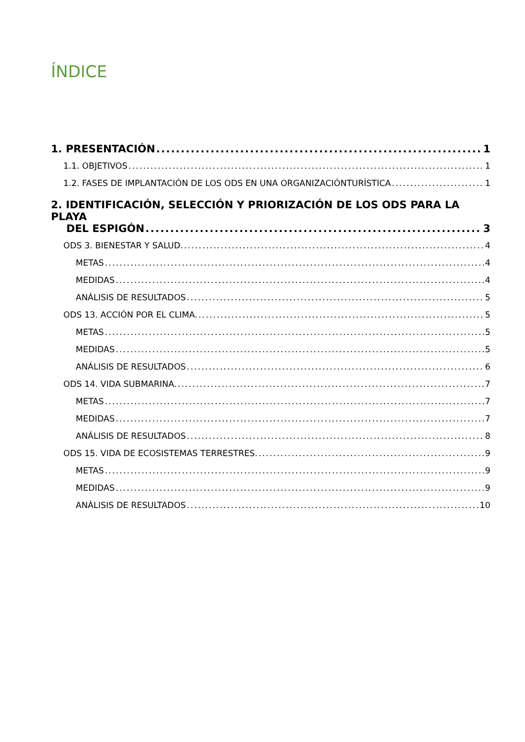ÍNDICE
1. PRESENTACIÓN 1
1.1. OBJETIVOS 1
1.2. FASES DE IMPLANTACIÓN DE LOS ODS EN UNA ORGANIZACIÓNTURÍSTICA 1
2. IDENTIFICACIÓN, SELECCIÓN Y PRIORIZACIÓN DE LOS ODS PARA LA PLAYA
DEL ESPIGÓN 3
ODS 3. BIENESTAR Y SALUD. 4
METAS 4
MEDIDAS 4
ANÁLISIS DE RESULTADOS 5
ODS 13. ACCIÓN POR EL CLIMA. 5
METAS 5
MEDIDAS 5
ANÁLISIS DE RESULTADOS 6
ODS 14. VIDA SUBMARINA. 7
METAS 7
MEDIDAS 7
ANÁLISIS DE RESULTADOS 8
ODS 15. VIDA DE ECOSISTEMAS TERRESTRES. 9
METAS 9
MEDIDAS 9
ANÁLISIS DE RESULTADOS 10